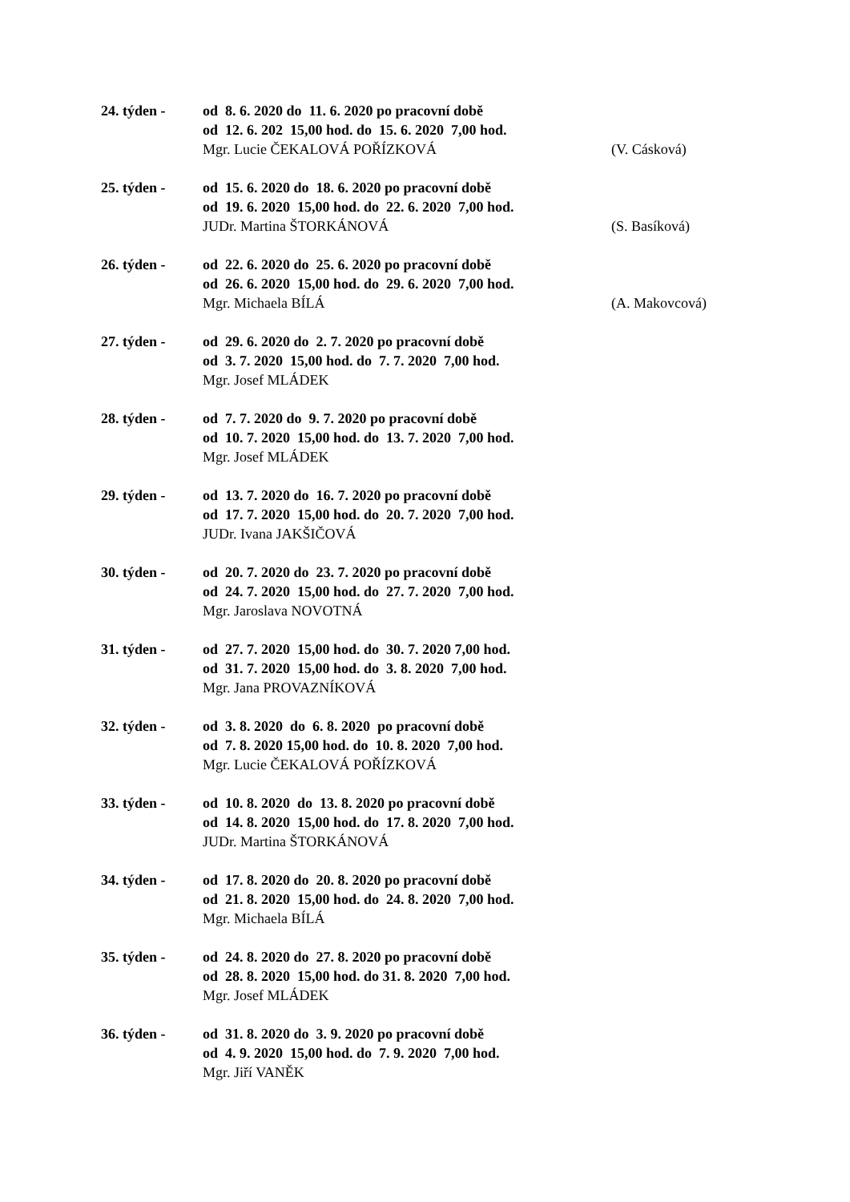24. týden - od 8. 6. 2020 do 11. 6. 2020 po pracovní době
od 12. 6. 202 15,00 hod. do 15. 6. 2020 7,00 hod.
Mgr. Lucie ČEKALOVÁ POŘÍZKOVÁ
(V. Cásková)
25. týden - od 15. 6. 2020 do 18. 6. 2020 po pracovní době
od 19. 6. 2020 15,00 hod. do 22. 6. 2020 7,00 hod.
JUDr. Martina ŠTORKÁNOVÁ
(S. Basíková)
26. týden - od 22. 6. 2020 do 25. 6. 2020 po pracovní době
od 26. 6. 2020 15,00 hod. do 29. 6. 2020 7,00 hod.
Mgr. Michaela BÍLÁ
(A. Makovcová)
27. týden - od 29. 6. 2020 do 2. 7. 2020 po pracovní době
od 3. 7. 2020 15,00 hod. do 7. 7. 2020 7,00 hod.
Mgr. Josef MLÁDEK
28. týden - od 7. 7. 2020 do 9. 7. 2020 po pracovní době
od 10. 7. 2020 15,00 hod. do 13. 7. 2020 7,00 hod.
Mgr. Josef MLÁDEK
29. týden - od 13. 7. 2020 do 16. 7. 2020 po pracovní době
od 17. 7. 2020 15,00 hod. do 20. 7. 2020 7,00 hod.
JUDr. Ivana JAKŠIČOVÁ
30. týden - od 20. 7. 2020 do 23. 7. 2020 po pracovní době
od 24. 7. 2020 15,00 hod. do 27. 7. 2020 7,00 hod.
Mgr. Jaroslava NOVOTNÁ
31. týden - od 27. 7. 2020 15,00 hod. do 30. 7. 2020 7,00 hod.
od 31. 7. 2020 15,00 hod. do 3. 8. 2020 7,00 hod.
Mgr. Jana PROVAZNÍKOVÁ
32. týden - od 3. 8. 2020 do 6. 8. 2020 po pracovní době
od 7. 8. 2020 15,00 hod. do 10. 8. 2020 7,00 hod.
Mgr. Lucie ČEKALOVÁ POŘÍZKOVÁ
33. týden - od 10. 8. 2020 do 13. 8. 2020 po pracovní době
od 14. 8. 2020 15,00 hod. do 17. 8. 2020 7,00 hod.
JUDr. Martina ŠTORKÁNOVÁ
34. týden - od 17. 8. 2020 do 20. 8. 2020 po pracovní době
od 21. 8. 2020 15,00 hod. do 24. 8. 2020 7,00 hod.
Mgr. Michaela BÍLÁ
35. týden - od 24. 8. 2020 do 27. 8. 2020 po pracovní době
od 28. 8. 2020 15,00 hod. do 31. 8. 2020 7,00 hod.
Mgr. Josef MLÁDEK
36. týden - od 31. 8. 2020 do 3. 9. 2020 po pracovní době
od 4. 9. 2020 15,00 hod. do 7. 9. 2020 7,00 hod.
Mgr. Jiří VANĚK